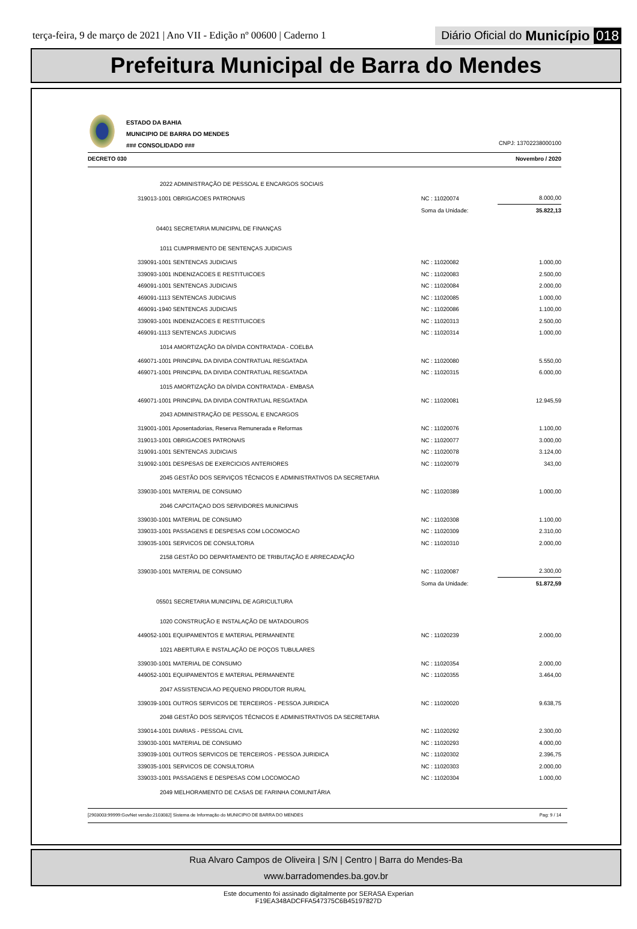terça-feira, 9 de março de 2021 | Ano VII - Edição nº 00600 | Caderno 1
Diário Oficial do Município 018
Prefeitura Municipal de Barra do Mendes
ESTADO DA BAHIA
MUNICIPIO DE BARRA DO MENDES
### CONSOLIDADO ###
CNPJ: 13702238000100
DECRETO 030 Novembro / 2020
| 2022 ADMINISTRAÇÃO DE PESSOAL E ENCARGOS SOCIAIS | | |
| 319013-1001 OBRIGACOES PATRONAIS | NC : 11020074 | 8.000,00 |
| | Soma da Unidade: | 35.822,13 |
| 04401 SECRETARIA MUNICIPAL DE FINANÇAS | | |
| 1011 CUMPRIMENTO DE SENTENÇAS JUDICIAIS | | |
| 339091-1001 SENTENCAS JUDICIAIS | NC : 11020082 | 1.000,00 |
| 339093-1001 INDENIZACOES E RESTITUICOES | NC : 11020083 | 2.500,00 |
| 469091-1001 SENTENCAS JUDICIAIS | NC : 11020084 | 2.000,00 |
| 469091-1113 SENTENCAS JUDICIAIS | NC : 11020085 | 1.000,00 |
| 469091-1940 SENTENCAS JUDICIAIS | NC : 11020086 | 1.100,00 |
| 339093-1001 INDENIZACOES E RESTITUICOES | NC : 11020313 | 2.500,00 |
| 469091-1113 SENTENCAS JUDICIAIS | NC : 11020314 | 1.000,00 |
| 1014 AMORTIZAÇÃO DA DÍVIDA CONTRATADA - COELBA | | |
| 469071-1001 PRINCIPAL DA DIVIDA CONTRATUAL RESGATADA | NC : 11020080 | 5.550,00 |
| 469071-1001 PRINCIPAL DA DIVIDA CONTRATUAL RESGATADA | NC : 11020315 | 6.000,00 |
| 1015 AMORTIZAÇÃO DA DÍVIDA CONTRATADA - EMBASA | | |
| 469071-1001 PRINCIPAL DA DIVIDA CONTRATUAL RESGATADA | NC : 11020081 | 12.945,59 |
| 2043 ADMINISTRAÇÃO DE PESSOAL E ENCARGOS | | |
| 319001-1001 Aposentadorias, Reserva Remunerada e Reformas | NC : 11020076 | 1.100,00 |
| 319013-1001 OBRIGACOES PATRONAIS | NC : 11020077 | 3.000,00 |
| 319091-1001 SENTENCAS JUDICIAIS | NC : 11020078 | 3.124,00 |
| 319092-1001 DESPESAS DE EXERCICIOS ANTERIORES | NC : 11020079 | 343,00 |
| 2045 GESTÃO DOS SERVIÇOS TÉCNICOS E ADMINISTRATIVOS DA SECRETARIA | | |
| 339030-1001 MATERIAL DE CONSUMO | NC : 11020389 | 1.000,00 |
| 2046 CAPCITAÇAO DOS SERVIDORES MUNICIPAIS | | |
| 339030-1001 MATERIAL DE CONSUMO | NC : 11020308 | 1.100,00 |
| 339033-1001 PASSAGENS E DESPESAS COM LOCOMOCAO | NC : 11020309 | 2.310,00 |
| 339035-1001 SERVICOS DE CONSULTORIA | NC : 11020310 | 2.000,00 |
| 2158 GESTÃO DO DEPARTAMENTO DE TRIBUTAÇÃO E ARRECADAÇÃO | | |
| 339030-1001 MATERIAL DE CONSUMO | NC : 11020087 | 2.300,00 |
| | Soma da Unidade: | 51.872,59 |
| 05501 SECRETARIA MUNICIPAL DE AGRICULTURA | | |
| 1020 CONSTRUÇÃO E INSTALAÇÃO DE MATADOUROS | | |
| 449052-1001 EQUIPAMENTOS E MATERIAL PERMANENTE | NC : 11020239 | 2.000,00 |
| 1021 ABERTURA E INSTALAÇÃO DE POÇOS TUBULARES | | |
| 339030-1001 MATERIAL DE CONSUMO | NC : 11020354 | 2.000,00 |
| 449052-1001 EQUIPAMENTOS E MATERIAL PERMANENTE | NC : 11020355 | 3.464,00 |
| 2047 ASSISTENCIA AO PEQUENO PRODUTOR RURAL | | |
| 339039-1001 OUTROS SERVICOS DE TERCEIROS - PESSOA JURIDICA | NC : 11020020 | 9.638,75 |
| 2048 GESTÃO DOS SERVIÇOS TÉCNICOS E ADMINISTRATIVOS DA SECRETARIA | | |
| 339014-1001 DIARIAS - PESSOAL CIVIL | NC : 11020292 | 2.300,00 |
| 339030-1001 MATERIAL DE CONSUMO | NC : 11020293 | 4.000,00 |
| 339039-1001 OUTROS SERVICOS DE TERCEIROS - PESSOA JURIDICA | NC : 11020302 | 2.396,75 |
| 339035-1001 SERVICOS DE CONSULTORIA | NC : 11020303 | 2.000,00 |
| 339033-1001 PASSAGENS E DESPESAS COM LOCOMOCAO | NC : 11020304 | 1.000,00 |
| 2049 MELHORAMENTO DE CASAS DE FARINHA COMUNITÁRIA | | |
[2903003:99999:GovNet versão:2103082] Sistema de Informação do MUNICIPIO DE BARRA DO MENDES Pag: 9 / 14
Rua Alvaro Campos de Oliveira | S/N | Centro | Barra do Mendes-Ba
www.barradomendes.ba.gov.br
Este documento foi assinado digitalmente por SERASA Experian
F19EA348ADCFFA547375C6B45197827D